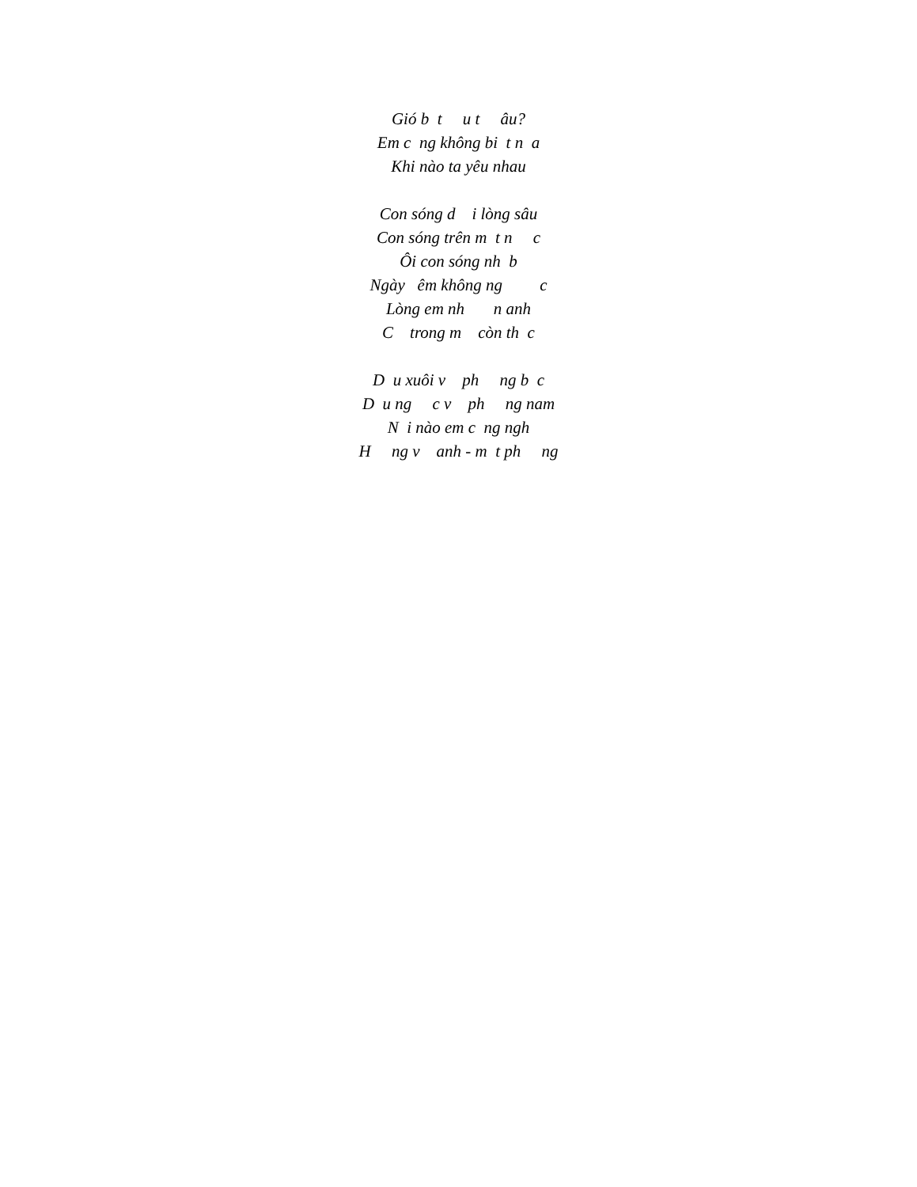Gió b t u t âu?
Em c ng không bi t n a
Khi nào ta yêu nhau
Con sóng d i lòng sâu
Con sóng trên m t n c
Ôi con sóng nh b
Ngày êm không ng c
Lòng em nh n anh
C trong m còn th c
D u xuôi v ph ng b c
D u ng c v ph ng nam
N i nào em c ng ngh
H ng v anh - m t ph ng